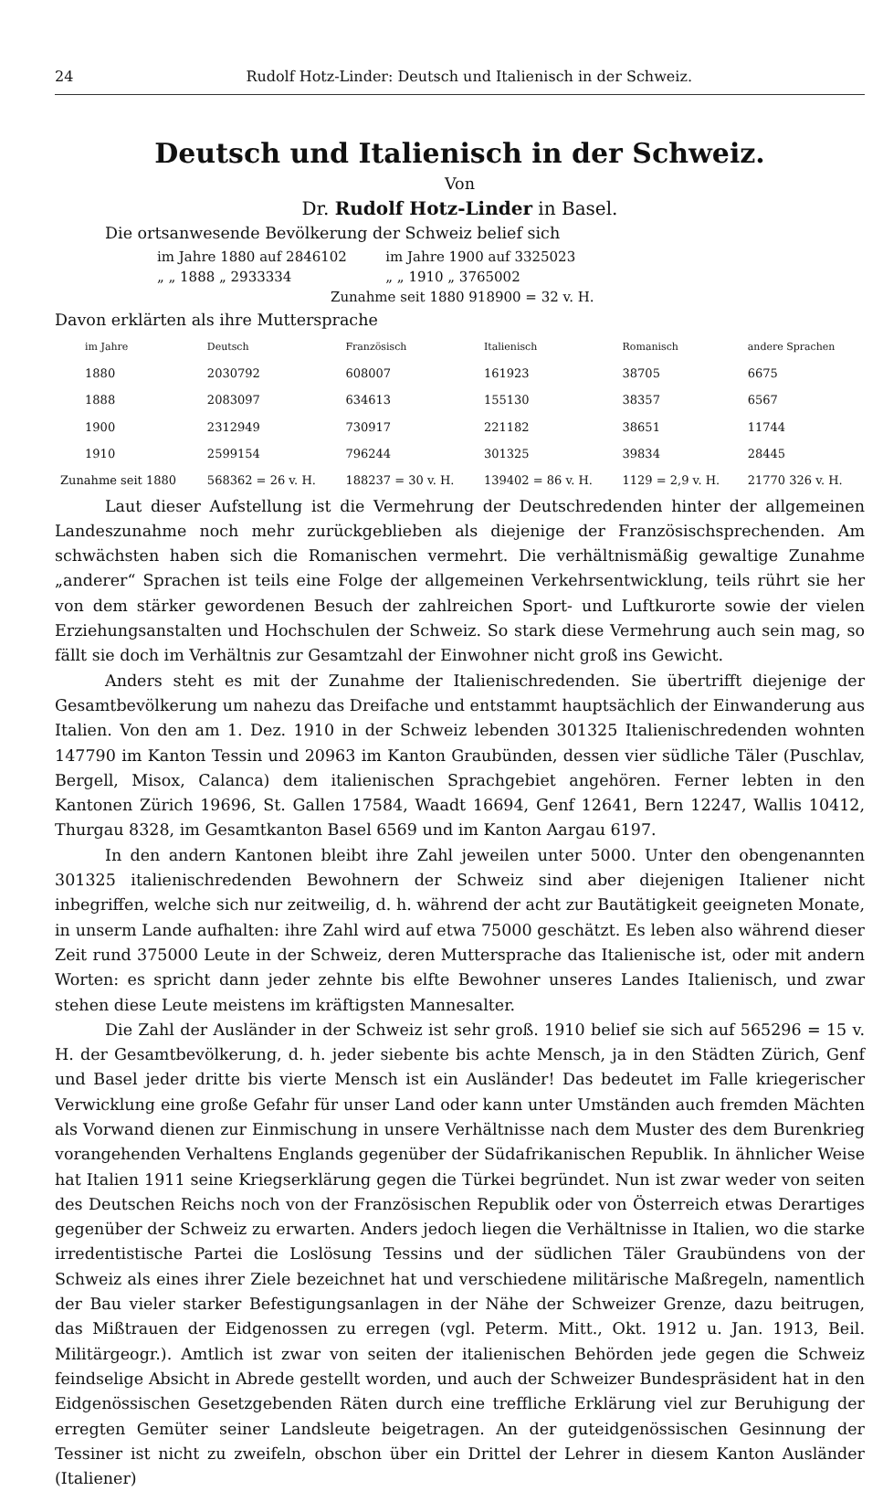24 Rudolf Hotz-Linder: Deutsch und Italienisch in der Schweiz.
Deutsch und Italienisch in der Schweiz.
Von
Dr. Rudolf Hotz-Linder in Basel.
Die ortsanwesende Bevölkerung der Schweiz belief sich
| im Jahre 1880 auf 2846102 | im Jahre 1900 auf 3325023 |
| „ „ 1888 „ 2933334 | „ „ 1910 „ 3765002 |
| Zunahme seit 1880 918900 = 32 v. H. | |
Davon erklärten als ihre Muttersprache
| | im Jahre | Deutsch | Französisch | Italienisch | Romanisch | andere Sprachen |
| --- | --- | --- | --- | --- | --- | --- |
| | 1880 | 2030792 | 608007 | 161923 | 38705 | 6675 |
| | 1888 | 2083097 | 634613 | 155130 | 38357 | 6567 |
| | 1900 | 2312949 | 730917 | 221182 | 38651 | 11744 |
| | 1910 | 2599154 | 796244 | 301325 | 39834 | 28445 |
| Zunahme seit 1880 | | 568362 = 26 v. H. | 188237 = 30 v. H. | 139402 = 86 v. H. | 1129 = 2,9 v. H. | 21770 326 v. H. |
Laut dieser Aufstellung ist die Vermehrung der Deutschredenden hinter der allgemeinen Landeszunahme noch mehr zurückgeblieben als diejenige der Französischsprechenden. Am schwächsten haben sich die Romanischen vermehrt. Die verhältnismäßig gewaltige Zunahme „anderer“ Sprachen ist teils eine Folge der allgemeinen Verkehrsentwicklung, teils rührt sie her von dem stärker gewordenen Besuch der zahlreichen Sport- und Luftkurorte sowie der vielen Erziehungsanstalten und Hochschulen der Schweiz. So stark diese Vermehrung auch sein mag, so fällt sie doch im Verhältnis zur Gesamtzahl der Einwohner nicht groß ins Gewicht.
Anders steht es mit der Zunahme der Italienischredenden. Sie übertrifft diejenige der Gesamtbevölkerung um nahezu das Dreifache und entstammt hauptsächlich der Einwanderung aus Italien. Von den am 1. Dez. 1910 in der Schweiz lebenden 301325 Italienischredenden wohnten 147790 im Kanton Tessin und 20963 im Kanton Graubünden, dessen vier südliche Täler (Puschlav, Bergell, Misox, Calanca) dem italienischen Sprachgebiet angehören. Ferner lebten in den Kantonen Zürich 19696, St. Gallen 17584, Waadt 16694, Genf 12641, Bern 12247, Wallis 10412, Thurgau 8328, im Gesamtkanton Basel 6569 und im Kanton Aargau 6197.
In den andern Kantonen bleibt ihre Zahl jeweilen unter 5000. Unter den obengenannten 301325 italienischredenden Bewohnern der Schweiz sind aber diejenigen Italiener nicht inbegriffen, welche sich nur zeitweilig, d. h. während der acht zur Bautätigkeit geeigneten Monate, in unserm Lande aufhalten: ihre Zahl wird auf etwa 75000 geschätzt. Es leben also während dieser Zeit rund 375000 Leute in der Schweiz, deren Muttersprache das Italienische ist, oder mit andern Worten: es spricht dann jeder zehnte bis elfte Bewohner unseres Landes Italienisch, und zwar stehen diese Leute meistens im kräftigsten Mannesalter.
Die Zahl der Ausländer in der Schweiz ist sehr groß. 1910 belief sie sich auf 565296 = 15 v. H. der Gesamtbevölkerung, d. h. jeder siebente bis achte Mensch, ja in den Städten Zürich, Genf und Basel jeder dritte bis vierte Mensch ist ein Ausländer! Das bedeutet im Falle kriegerischer Verwicklung eine große Gefahr für unser Land oder kann unter Umständen auch fremden Mächten als Vorwand dienen zur Einmischung in unsere Verhältnisse nach dem Muster des dem Burenkrieg vorangehenden Verhaltens Englands gegenüber der Südafrikanischen Republik. In ähnlicher Weise hat Italien 1911 seine Kriegserklärung gegen die Türkei begründet. Nun ist zwar weder von seiten des Deutschen Reichs noch von der Französischen Republik oder von Österreich etwas Derartiges gegenüber der Schweiz zu erwarten. Anders jedoch liegen die Verhältnisse in Italien, wo die starke irredentistische Partei die Loslösung Tessins und der südlichen Täler Graubündens von der Schweiz als eines ihrer Ziele bezeichnet hat und verschiedene militärische Maßregeln, namentlich der Bau vieler starker Befestigungsanlagen in der Nähe der Schweizer Grenze, dazu beitrugen, das Mißtrauen der Eidgenossen zu erregen (vgl. Peterm. Mitt., Okt. 1912 u. Jan. 1913, Beil. Militärgeogr.). Amtlich ist zwar von seiten der italienischen Behörden jede gegen die Schweiz feindselige Absicht in Abrede gestellt worden, und auch der Schweizer Bundespräsident hat in den Eidgenössischen Gesetzgebenden Räten durch eine treffliche Erklärung viel zur Beruhigung der erregten Gemüter seiner Landsleute beigetragen. An der guteidgenössischen Gesinnung der Tessiner ist nicht zu zweifeln, obschon über ein Drittel der Lehrer in diesem Kanton Ausländer (Italiener)